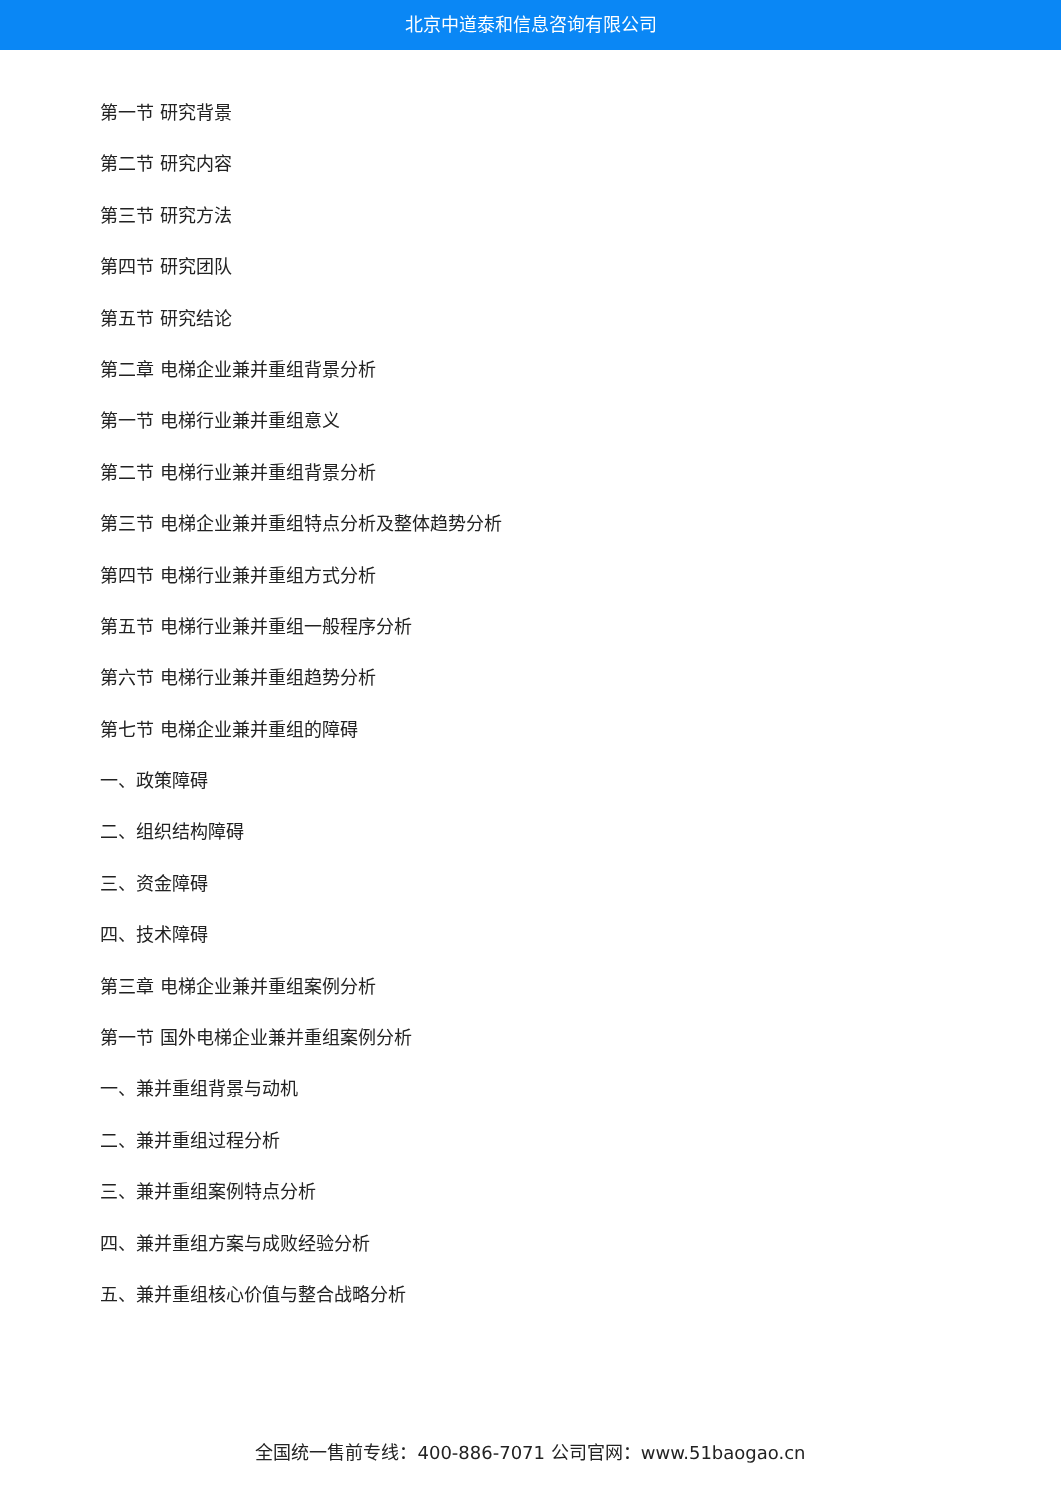北京中道泰和信息咨询有限公司
第一节 研究背景
第二节 研究内容
第三节 研究方法
第四节 研究团队
第五节 研究结论
第二章 电梯企业兼并重组背景分析
第一节 电梯行业兼并重组意义
第二节 电梯行业兼并重组背景分析
第三节 电梯企业兼并重组特点分析及整体趋势分析
第四节 电梯行业兼并重组方式分析
第五节 电梯行业兼并重组一般程序分析
第六节 电梯行业兼并重组趋势分析
第七节 电梯企业兼并重组的障碍
一、政策障碍
二、组织结构障碍
三、资金障碍
四、技术障碍
第三章 电梯企业兼并重组案例分析
第一节 国外电梯企业兼并重组案例分析
一、兼并重组背景与动机
二、兼并重组过程分析
三、兼并重组案例特点分析
四、兼并重组方案与成败经验分析
五、兼并重组核心价值与整合战略分析
全国统一售前专线：400-886-7071 公司官网：www.51baogao.cn